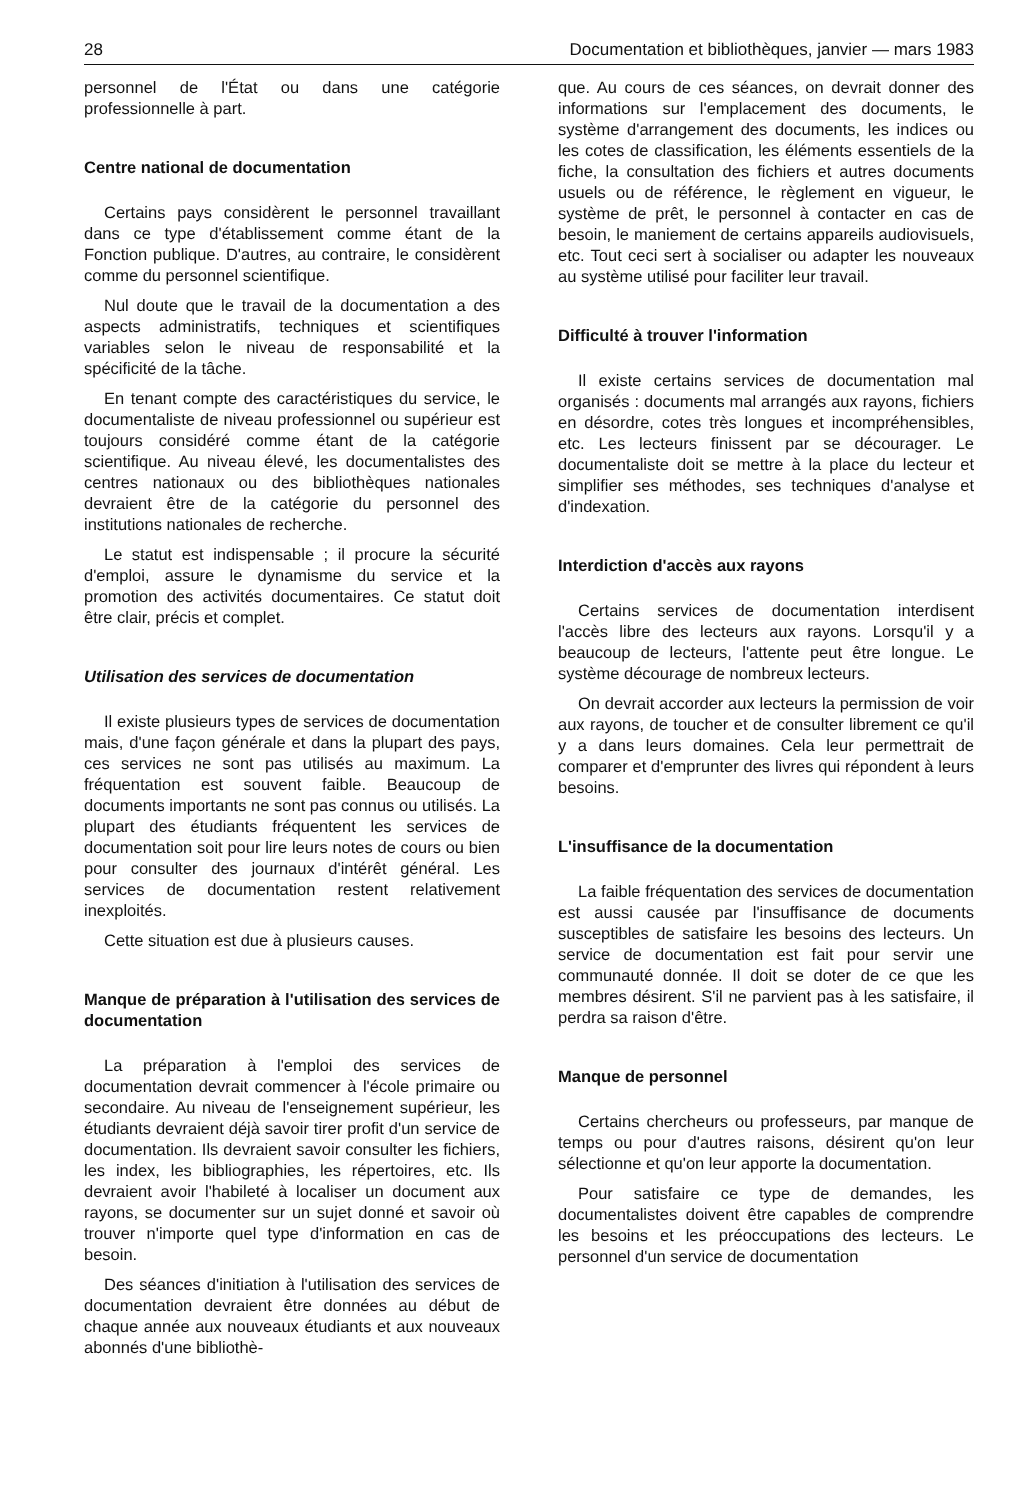28 Documentation et bibliothèques, janvier — mars 1983
personnel de l'État ou dans une catégorie professionnelle à part.
Centre national de documentation
Certains pays considèrent le personnel travaillant dans ce type d'établissement comme étant de la Fonction publique. D'autres, au contraire, le considèrent comme du personnel scientifique.
Nul doute que le travail de la documentation a des aspects administratifs, techniques et scientifiques variables selon le niveau de responsabilité et la spécificité de la tâche.
En tenant compte des caractéristiques du service, le documentaliste de niveau professionnel ou supérieur est toujours considéré comme étant de la catégorie scientifique. Au niveau élevé, les documentalistes des centres nationaux ou des bibliothèques nationales devraient être de la catégorie du personnel des institutions nationales de recherche.
Le statut est indispensable ; il procure la sécurité d'emploi, assure le dynamisme du service et la promotion des activités documentaires. Ce statut doit être clair, précis et complet.
Utilisation des services de documentation
Il existe plusieurs types de services de documentation mais, d'une façon générale et dans la plupart des pays, ces services ne sont pas utilisés au maximum. La fréquentation est souvent faible. Beaucoup de documents importants ne sont pas connus ou utilisés. La plupart des étudiants fréquentent les services de documentation soit pour lire leurs notes de cours ou bien pour consulter des journaux d'intérêt général. Les services de documentation restent relativement inexploités.
Cette situation est due à plusieurs causes.
Manque de préparation à l'utilisation des services de documentation
La préparation à l'emploi des services de documentation devrait commencer à l'école primaire ou secondaire. Au niveau de l'enseignement supérieur, les étudiants devraient déjà savoir tirer profit d'un service de documentation. Ils devraient savoir consulter les fichiers, les index, les bibliographies, les répertoires, etc. Ils devraient avoir l'habileté à localiser un document aux rayons, se documenter sur un sujet donné et savoir où trouver n'importe quel type d'information en cas de besoin.
Des séances d'initiation à l'utilisation des services de documentation devraient être données au début de chaque année aux nouveaux étudiants et aux nouveaux abonnés d'une bibliothè-
que. Au cours de ces séances, on devrait donner des informations sur l'emplacement des documents, le système d'arrangement des documents, les indices ou les cotes de classification, les éléments essentiels de la fiche, la consultation des fichiers et autres documents usuels ou de référence, le règlement en vigueur, le système de prêt, le personnel à contacter en cas de besoin, le maniement de certains appareils audiovisuels, etc. Tout ceci sert à socialiser ou adapter les nouveaux au système utilisé pour faciliter leur travail.
Difficulté à trouver l'information
Il existe certains services de documentation mal organisés : documents mal arrangés aux rayons, fichiers en désordre, cotes très longues et incompréhensibles, etc. Les lecteurs finissent par se décourager. Le documentaliste doit se mettre à la place du lecteur et simplifier ses méthodes, ses techniques d'analyse et d'indexation.
Interdiction d'accès aux rayons
Certains services de documentation interdisent l'accès libre des lecteurs aux rayons. Lorsqu'il y a beaucoup de lecteurs, l'attente peut être longue. Le système décourage de nombreux lecteurs.
On devrait accorder aux lecteurs la permission de voir aux rayons, de toucher et de consulter librement ce qu'il y a dans leurs domaines. Cela leur permettrait de comparer et d'emprunter des livres qui répondent à leurs besoins.
L'insuffisance de la documentation
La faible fréquentation des services de documentation est aussi causée par l'insuffisance de documents susceptibles de satisfaire les besoins des lecteurs. Un service de documentation est fait pour servir une communauté donnée. Il doit se doter de ce que les membres désirent. S'il ne parvient pas à les satisfaire, il perdra sa raison d'être.
Manque de personnel
Certains chercheurs ou professeurs, par manque de temps ou pour d'autres raisons, désirent qu'on leur sélectionne et qu'on leur apporte la documentation.
Pour satisfaire ce type de demandes, les documentalistes doivent être capables de comprendre les besoins et les préoccupations des lecteurs. Le personnel d'un service de documentation